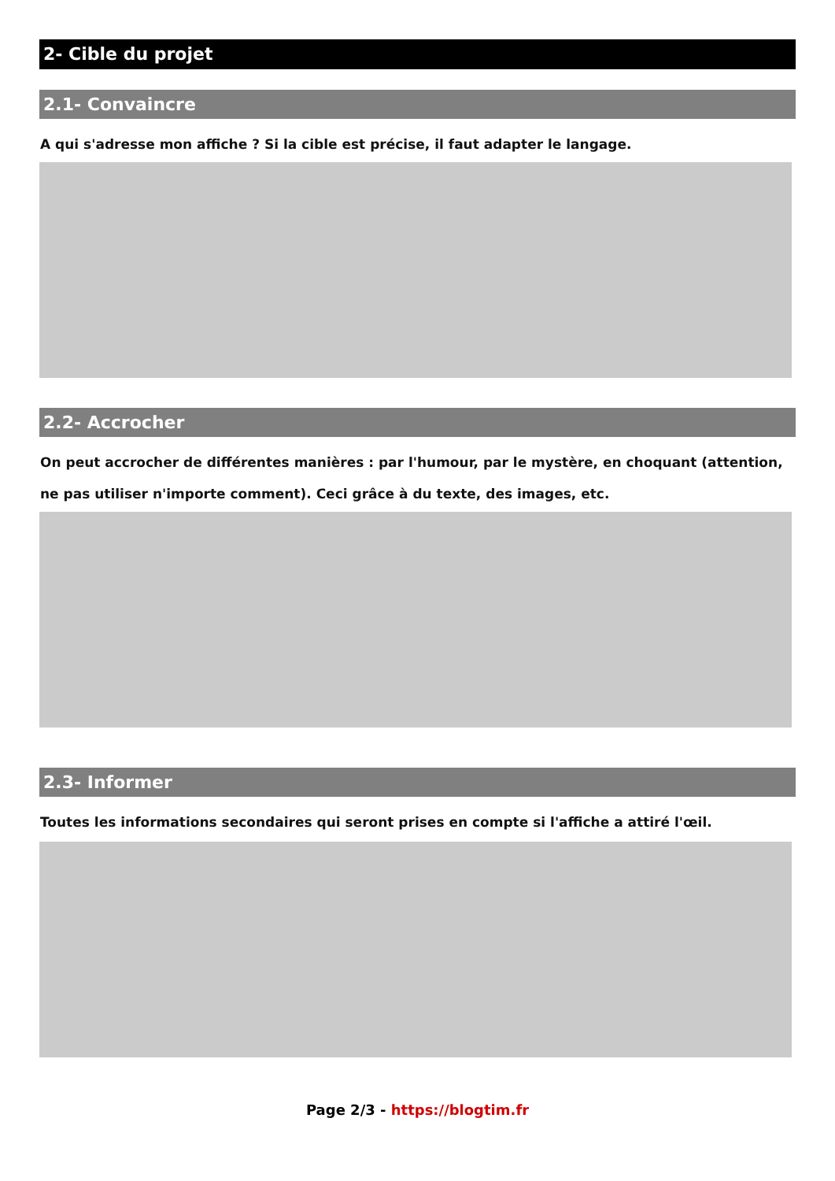2- Cible du projet
2.1- Convaincre
A qui s'adresse mon affiche ? Si la cible est précise, il faut adapter le langage.
2.2- Accrocher
On peut accrocher de différentes manières : par l'humour, par le mystère, en choquant (attention, ne pas utiliser n'importe comment). Ceci grâce à du texte, des images, etc.
2.3- Informer
Toutes les informations secondaires qui seront prises en compte si l'affiche a attiré l'œil.
Page 2/3 - https://blogtim.fr